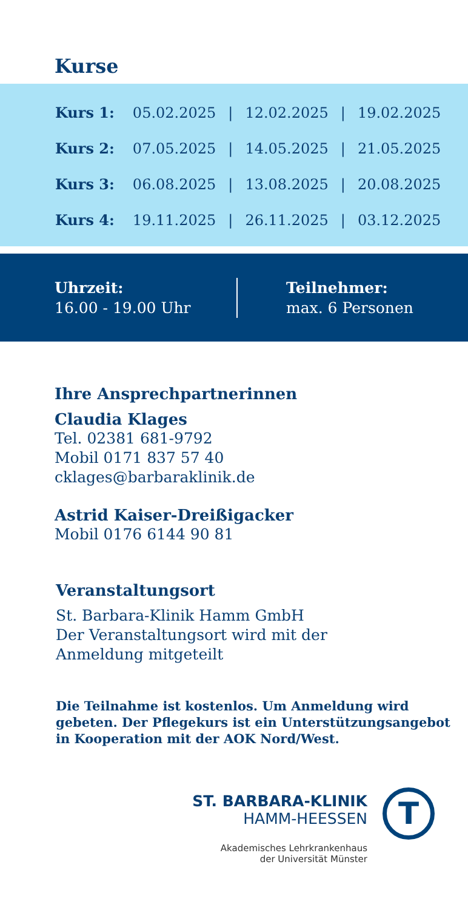Kurse
| Kurs 1: | 05.02.2025 | / | 12.02.2025 | / | 19.02.2025 |
| Kurs 2: | 07.05.2025 | / | 14.05.2025 | / | 21.05.2025 |
| Kurs 3: | 06.08.2025 | / | 13.08.2025 | / | 20.08.2025 |
| Kurs 4: | 19.11.2025 | / | 26.11.2025 | / | 03.12.2025 |
Uhrzeit:
16.00 - 19.00 Uhr
Teilnehmer:
max. 6 Personen
Ihre Ansprechpartnerinnen
Claudia Klages
Tel. 02381 681-9792
Mobil 0171 837 57 40
cklages@barbaraklinik.de
Astrid Kaiser-Dreißigacker
Mobil 0176 6144 90 81
Veranstaltungsort
St. Barbara-Klinik Hamm GmbH
Der Veranstaltungsort wird mit der
Anmeldung mitgeteilt
Die Teilnahme ist kostenlos. Um Anmeldung wird
gebeten. Der Pflegekurs ist ein Unterstützungsangebot
in Kooperation mit der AOK Nord/West.
ST. BARBARA-KLINIK
HAMM-HEESSEN
Akademisches Lehrkrankenhaus
der Universität Münster
T